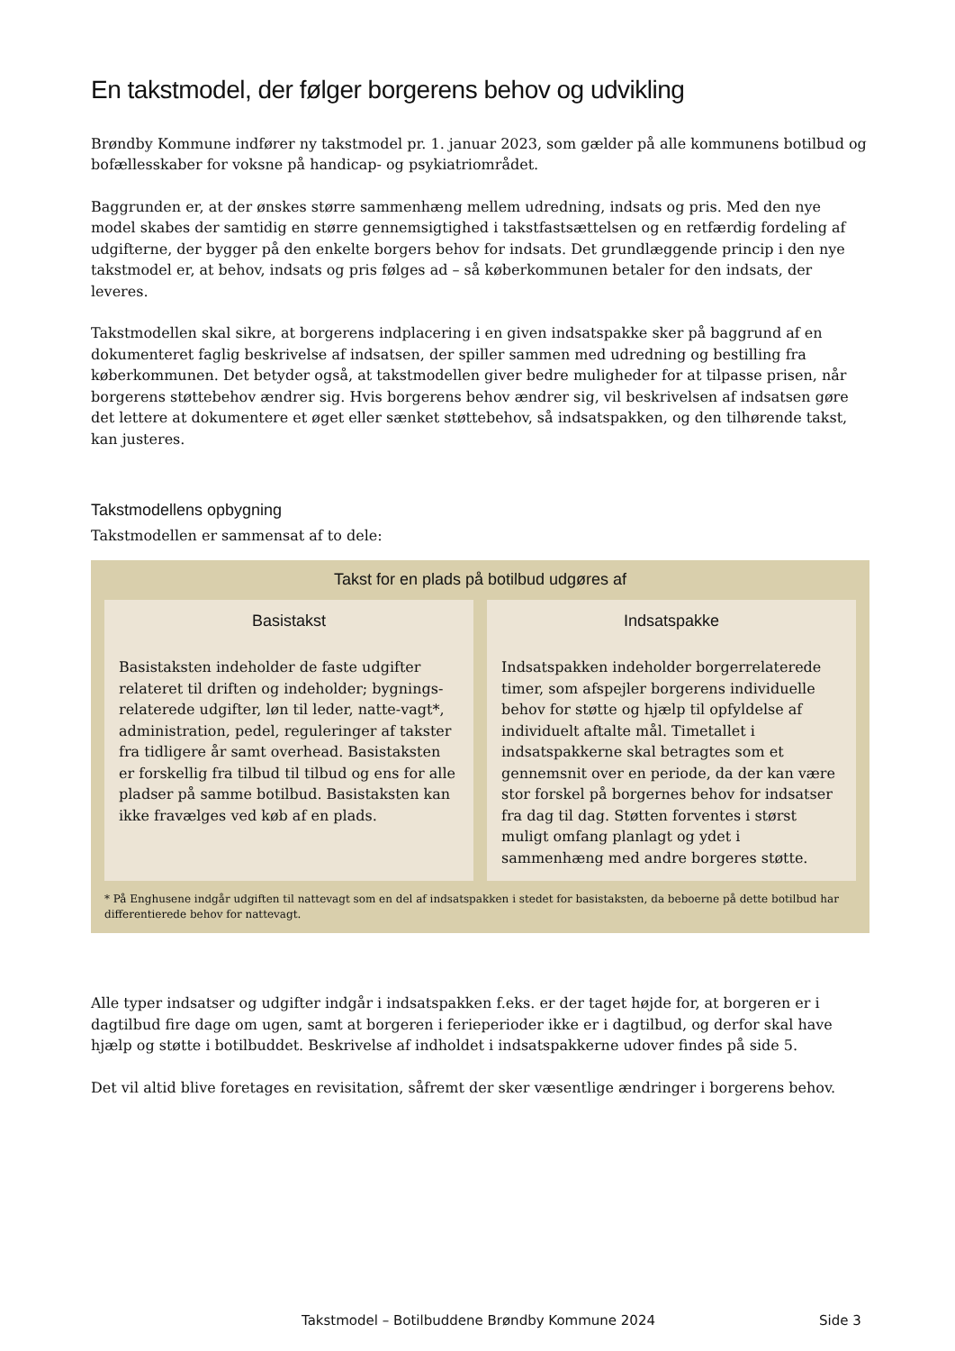En takstmodel, der følger borgerens behov og udvikling
Brøndby Kommune indfører ny takstmodel pr. 1. januar 2023, som gælder på alle kommunens botilbud og bofællesskaber for voksne på handicap- og psykiatriområdet.
Baggrunden er, at der ønskes større sammenhæng mellem udredning, indsats og pris. Med den nye model skabes der samtidig en større gennemsigtighed i takstfastsættelsen og en retfærdig fordeling af udgifterne, der bygger på den enkelte borgers behov for indsats. Det grundlæggende princip i den nye takstmodel er, at behov, indsats og pris følges ad – så køberkommunen betaler for den indsats, der leveres.
Takstmodellen skal sikre, at borgerens indplacering i en given indsatspakke sker på baggrund af en dokumenteret faglig beskrivelse af indsatsen, der spiller sammen med udredning og bestilling fra køberkommunen. Det betyder også, at takstmodellen giver bedre muligheder for at tilpasse prisen, når borgerens støttebehov ændrer sig. Hvis borgerens behov ændrer sig, vil beskrivelsen af indsatsen gøre det lettere at dokumentere et øget eller sænket støttebehov, så indsatspakken, og den tilhørende takst, kan justeres.
Takstmodellens opbygning
Takstmodellen er sammensat af to dele:
Takst for en plads på botilbud udgøres af
Basistakst
Basistaksten indeholder de faste udgifter relateret til driften og indeholder; bygnings-relaterede udgifter, løn til leder, natte-vagt*, administration, pedel, reguleringer af takster fra tidligere år samt overhead. Basistaksten er forskellig fra tilbud til tilbud og ens for alle pladser på samme botilbud. Basistaksten kan ikke fravælges ved køb af en plads.
Indsatspakke
Indsatspakken indeholder borgerrelaterede timer, som afspejler borgerens individuelle behov for støtte og hjælp til opfyldelse af individuelt aftalte mål. Timetallet i indsatspakkerne skal betragtes som et gennemsnit over en periode, da der kan være stor forskel på borgernes behov for indsatser fra dag til dag. Støtten forventes i størst muligt omfang planlagt og ydet i sammenhæng med andre borgeres støtte.
* På Enghusene indgår udgiften til nattevagt som en del af indsatspakken i stedet for basistaksten, da beboerne på dette botilbud har differentierede behov for nattevagt.
Alle typer indsatser og udgifter indgår i indsatspakken f.eks. er der taget højde for, at borgeren er i dagtilbud fire dage om ugen, samt at borgeren i ferieperioder ikke er i dagtilbud, og derfor skal have hjælp og støtte i botilbuddet. Beskrivelse af indholdet i indsatspakkerne udover findes på side 5.
Det vil altid blive foretages en revisitation, såfremt der sker væsentlige ændringer i borgerens behov.
Takstmodel – Botilbuddene Brøndby Kommune 2024 Side 3